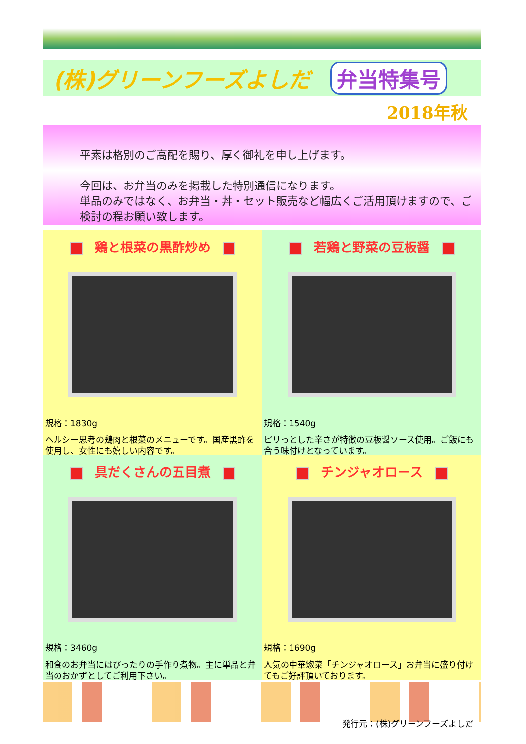(株)グリーンフーズよしだ 弁当特集号
2018年秋
平素は格別のご高配を賜り、厚く御礼を申し上げます。
今回は、お弁当のみを掲載した特別通信になります。
単品のみではなく、お弁当・丼・セット販売など幅広くご活用頂けますので、ご検討の程お願い致します。
鶏と根菜の黒酢炒め
規格：1830g
ヘルシー思考の鶏肉と根菜のメニューです。国産黒酢を使用し、女性にも嬉しい内容です。
若鶏と野菜の豆板醤
規格：1540g
ピリっとした辛さが特徴の豆板醤ソース使用。ご飯にも合う味付けとなっています。
具だくさんの五目煮
規格：3460g
和食のお弁当にはぴったりの手作り煮物。主に単品と弁当のおかずとしてご利用下さい。
チンジャオロース
規格：1690g
人気の中華惣菜「チンジャオロース」お弁当に盛り付けてもご好評頂いております。
発行元：(株)グリーンフーズよしだ